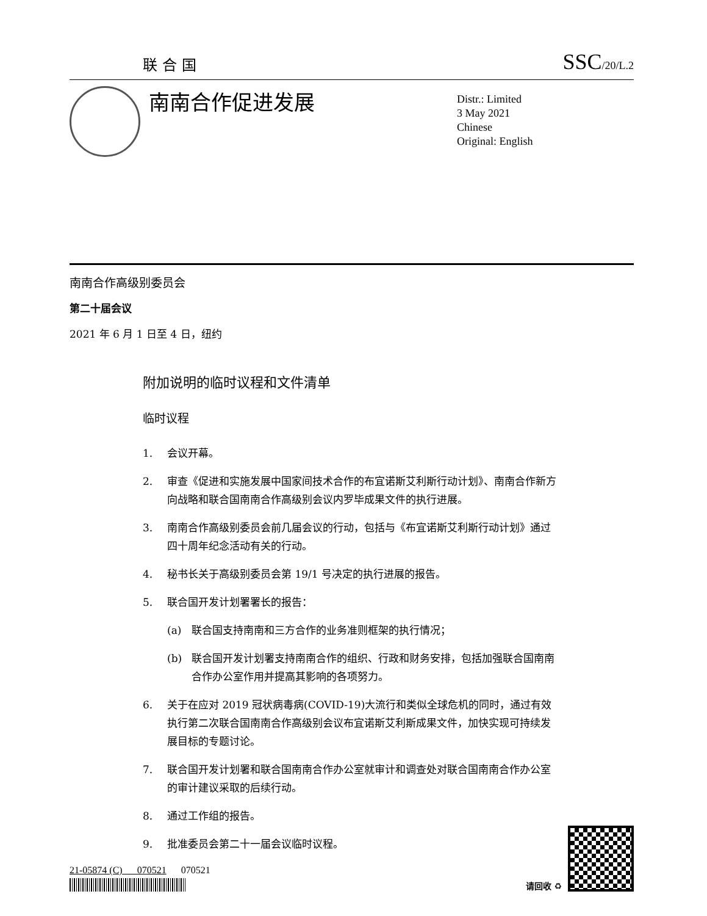联合国 SSC/20/L.2
南南合作促进发展
Distr.: Limited
3 May 2021
Chinese
Original: English
南南合作高级别委员会
第二十届会议
2021 年 6 月 1 日至 4 日，纽约
附加说明的临时议程和文件清单
临时议程
1. 会议开幕。
2. 审查《促进和实施发展中国家间技术合作的布宜诺斯艾利斯行动计划》、南南合作新方向战略和联合国南南合作高级别会议内罗毕成果文件的执行进展。
3. 南南合作高级别委员会前几届会议的行动，包括与《布宜诺斯艾利斯行动计划》通过四十周年纪念活动有关的行动。
4. 秘书长关于高级别委员会第 19/1 号决定的执行进展的报告。
5. 联合国开发计划署署长的报告：
(a) 联合国支持南南和三方合作的业务准则框架的执行情况；
(b) 联合国开发计划署支持南南合作的组织、行政和财务安排，包括加强联合国南南合作办公室作用并提高其影响的各项努力。
6. 关于在应对 2019 冠状病毒病(COVID-19)大流行和类似全球危机的同时，通过有效执行第二次联合国南南合作高级别会议布宜诺斯艾利斯成果文件，加快实现可持续发展目标的专题讨论。
7. 联合国开发计划署和联合国南南合作办公室就审计和调查处对联合国南南合作办公室的审计建议采取的后续行动。
8. 通过工作组的报告。
9. 批准委员会第二十一届会议临时议程。
21-05874 (C) 070521 070521
请回收 ♻